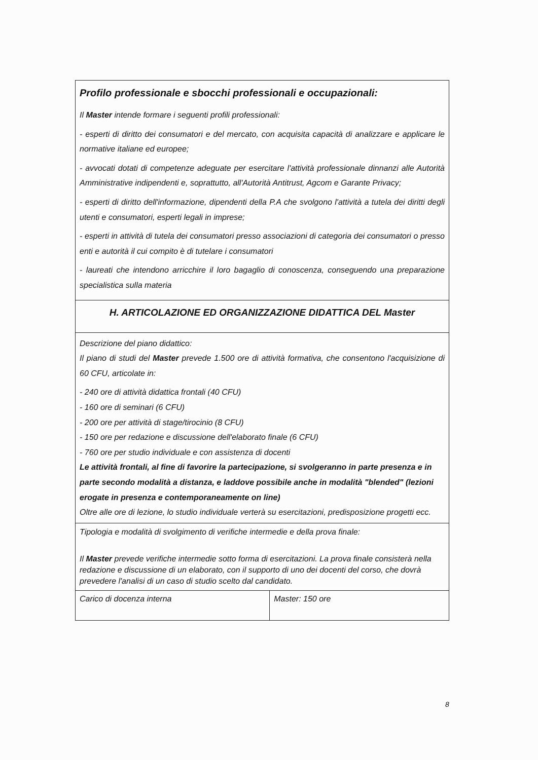| Profilo professionale e sbocchi professionali e occupazionali: Il Master intende formare i seguenti profili professionali: - esperti di diritto dei consumatori e del mercato, con acquisita capacità di analizzare e applicare le normative italiane ed europee; - avvocati dotati di competenze adeguate per esercitare l'attività professionale dinnanzi alle Autorità Amministrative indipendenti e, soprattutto, all'Autorità Antitrust, Agcom e Garante Privacy; - esperti di diritto dell'informazione, dipendenti della P.A che svolgono l'attività a tutela dei diritti degli utenti e consumatori, esperti legali in imprese; - esperti in attività di tutela dei consumatori presso associazioni di categoria dei consumatori o presso enti e autorità il cui compito è di tutelare i consumatori - laureati che intendono arricchire il loro bagaglio di conoscenza, conseguendo una preparazione specialistica sulla materia | |
| H. ARTICOLAZIONE ED ORGANIZZAZIONE DIDATTICA DEL Master | |
| Descrizione del piano didattico: Il piano di studi del Master prevede 1.500 ore di attività formativa, che consentono l'acquisizione di 60 CFU, articolate in: - 240 ore di attività didattica frontali (40 CFU) - 160 ore di seminari (6 CFU) - 200 ore per attività di stage/tirocinio (8 CFU) - 150 ore per redazione e discussione dell'elaborato finale (6 CFU) - 760 ore per studio individuale e con assistenza di docenti Le attività frontali, al fine di favorire la partecipazione, si svolgeranno in parte presenza e in parte secondo modalità a distanza, e laddove possibile anche in modalità "blended" (lezioni erogate in presenza e contemporaneamente on line) Oltre alle ore di lezione, lo studio individuale verterà su esercitazioni, predisposizione progetti ecc. | |
| Tipologia e modalità di svolgimento di verifiche intermedie e della prova finale: Il Master prevede verifiche intermedie sotto forma di esercitazioni. La prova finale consisterà nella redazione e discussione di un elaborato, con il supporto di uno dei docenti del corso, che dovrà prevedere l'analisi di un caso di studio scelto dal candidato. | |
| Carico di docenza interna | Master: 150 ore |
8